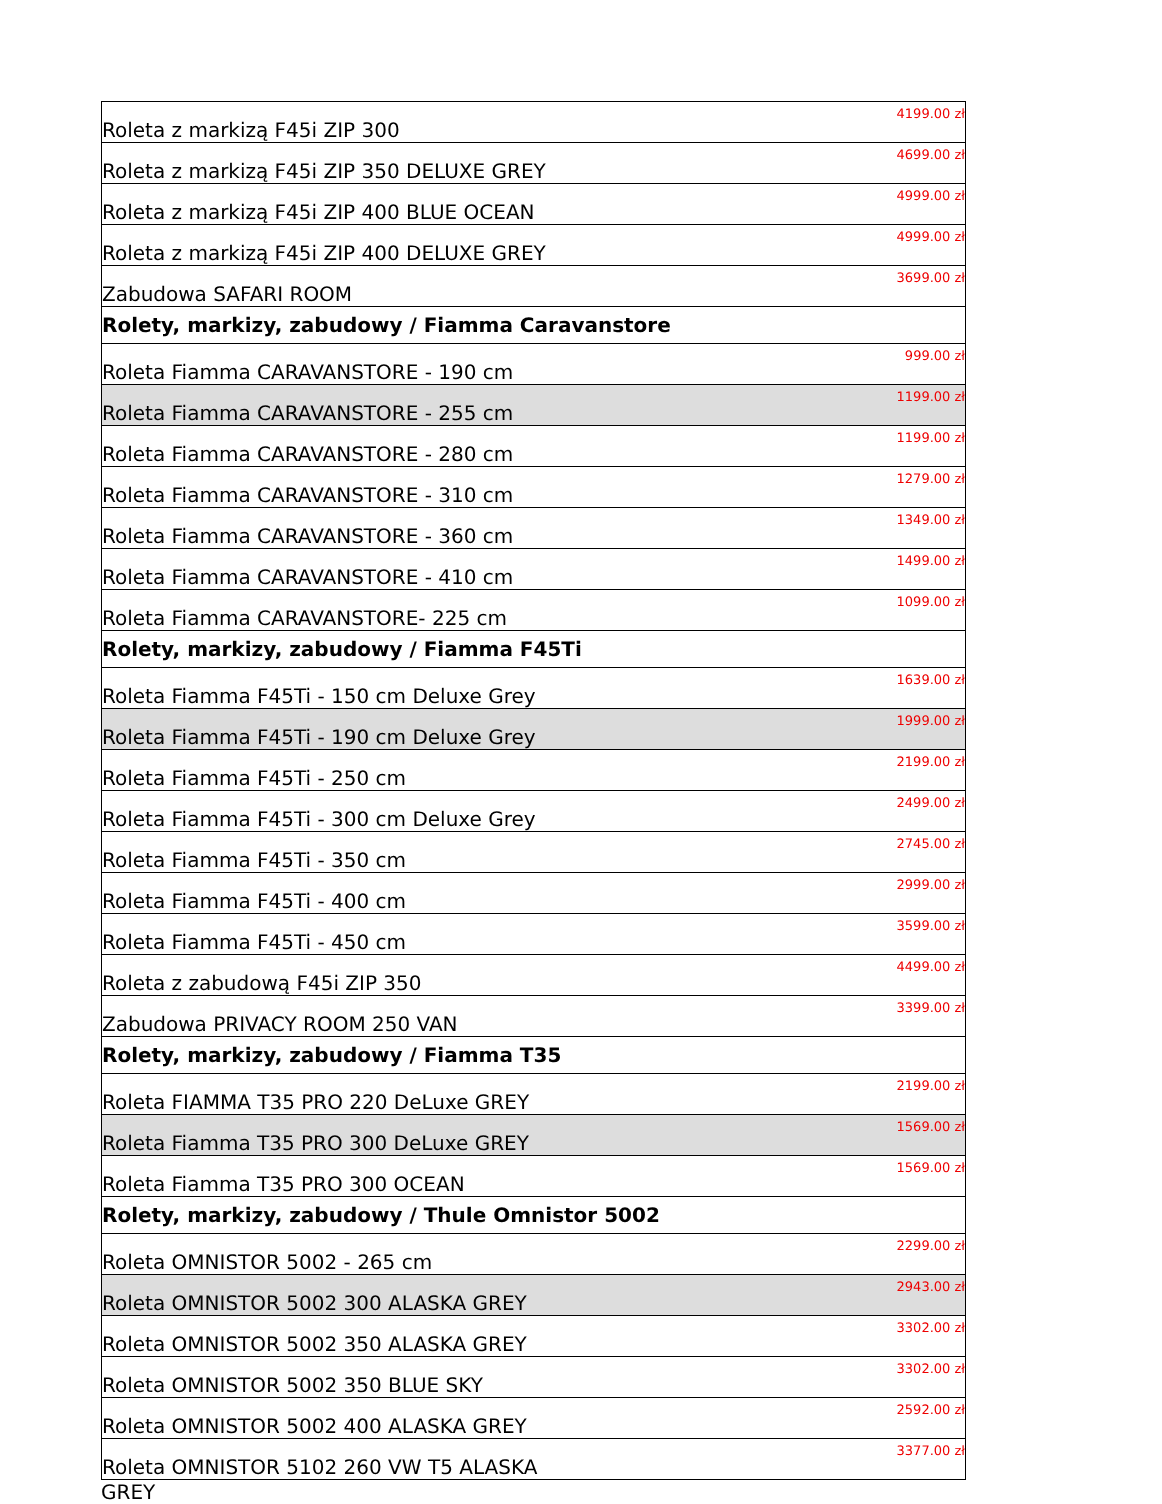| Roleta z markizą F45i ZIP 300 | 4199.00 zł |
| Roleta z markizą F45i ZIP 350 DELUXE GREY | 4699.00 zł |
| Roleta z markizą F45i ZIP 400 BLUE OCEAN | 4999.00 zł |
| Roleta z markizą F45i ZIP 400 DELUXE GREY | 4999.00 zł |
| Zabudowa SAFARI ROOM | 3699.00 zł |
| Rolety, markizy, zabudowy / Fiamma Caravanstore | |
| Roleta Fiamma CARAVANSTORE - 190 cm | 999.00 zł |
| Roleta Fiamma CARAVANSTORE - 255 cm | 1199.00 zł |
| Roleta Fiamma CARAVANSTORE - 280 cm | 1199.00 zł |
| Roleta Fiamma CARAVANSTORE - 310 cm | 1279.00 zł |
| Roleta Fiamma CARAVANSTORE - 360 cm | 1349.00 zł |
| Roleta Fiamma CARAVANSTORE - 410 cm | 1499.00 zł |
| Roleta Fiamma CARAVANSTORE- 225 cm | 1099.00 zł |
| Rolety, markizy, zabudowy / Fiamma F45Ti | |
| Roleta Fiamma F45Ti - 150 cm Deluxe Grey | 1639.00 zł |
| Roleta Fiamma F45Ti - 190 cm Deluxe Grey | 1999.00 zł |
| Roleta Fiamma F45Ti - 250 cm | 2199.00 zł |
| Roleta Fiamma F45Ti - 300 cm Deluxe Grey | 2499.00 zł |
| Roleta Fiamma F45Ti - 350 cm | 2745.00 zł |
| Roleta Fiamma F45Ti - 400 cm | 2999.00 zł |
| Roleta Fiamma F45Ti - 450 cm | 3599.00 zł |
| Roleta z zabudową F45i ZIP 350 | 4499.00 zł |
| Zabudowa PRIVACY ROOM 250 VAN | 3399.00 zł |
| Rolety, markizy, zabudowy / Fiamma T35 | |
| Roleta FIAMMA T35 PRO 220 DeLuxe GREY | 2199.00 zł |
| Roleta Fiamma T35 PRO 300 DeLuxe GREY | 1569.00 zł |
| Roleta Fiamma T35 PRO 300 OCEAN | 1569.00 zł |
| Rolety, markizy, zabudowy / Thule Omnistor 5002 | |
| Roleta OMNISTOR 5002 - 265 cm | 2299.00 zł |
| Roleta OMNISTOR 5002 300 ALASKA GREY | 2943.00 zł |
| Roleta OMNISTOR 5002 350 ALASKA GREY | 3302.00 zł |
| Roleta OMNISTOR 5002 350 BLUE SKY | 3302.00 zł |
| Roleta OMNISTOR 5002 400 ALASKA GREY | 2592.00 zł |
| Roleta OMNISTOR 5102 260 VW T5 ALASKA | 3377.00 zł |
GREY